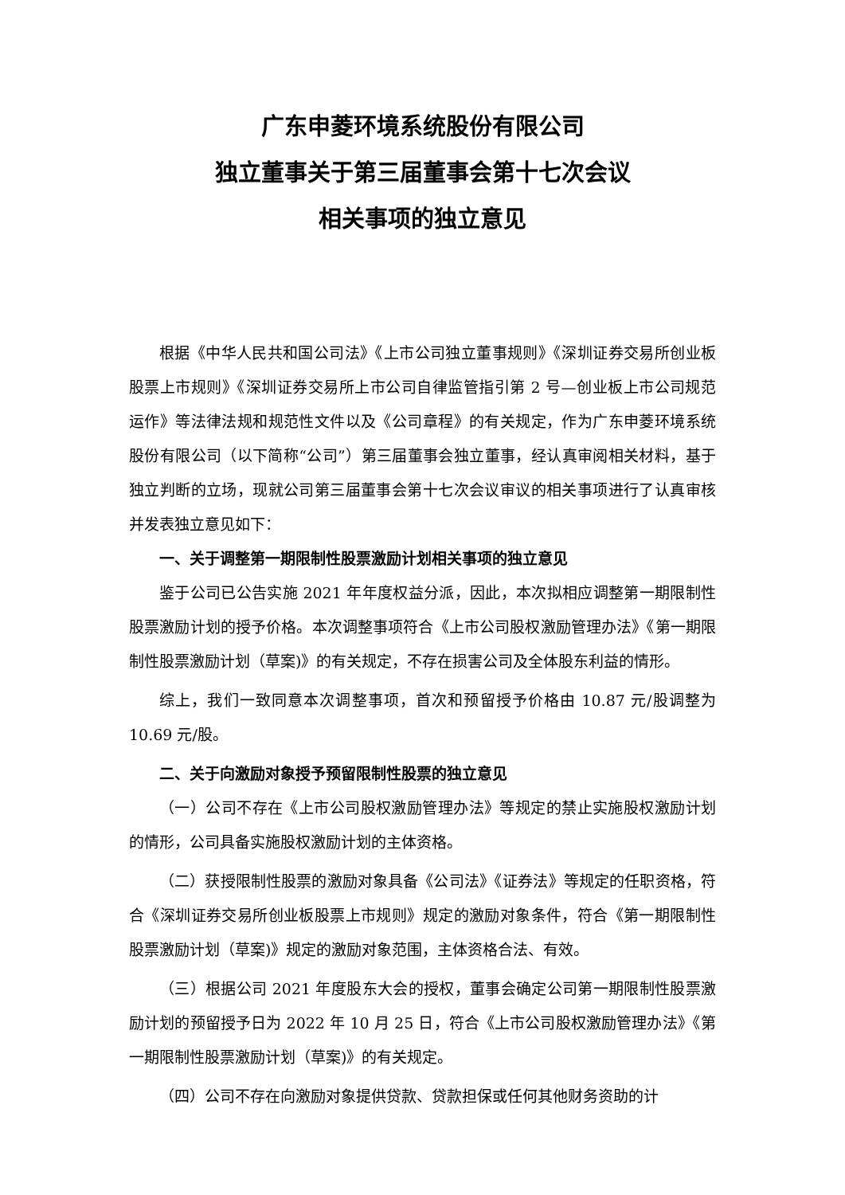广东申菱环境系统股份有限公司
独立董事关于第三届董事会第十七次会议
相关事项的独立意见
根据《中华人民共和国公司法》《上市公司独立董事规则》《深圳证券交易所创业板股票上市规则》《深圳证券交易所上市公司自律监管指引第 2 号—创业板上市公司规范运作》等法律法规和规范性文件以及《公司章程》的有关规定，作为广东申菱环境系统股份有限公司（以下简称“公司”）第三届董事会独立董事，经认真审阅相关材料，基于独立判断的立场，现就公司第三届董事会第十七次会议审议的相关事项进行了认真审核并发表独立意见如下：
一、关于调整第一期限制性股票激励计划相关事项的独立意见
鉴于公司已公告实施 2021 年年度权益分派，因此，本次拟相应调整第一期限制性股票激励计划的授予价格。本次调整事项符合《上市公司股权激励管理办法》《第一期限制性股票激励计划（草案)》的有关规定，不存在损害公司及全体股东利益的情形。
综上，我们一致同意本次调整事项，首次和预留授予价格由 10.87 元/股调整为 10.69 元/股。
二、关于向激励对象授予预留限制性股票的独立意见
（一）公司不存在《上市公司股权激励管理办法》等规定的禁止实施股权激励计划的情形，公司具备实施股权激励计划的主体资格。
（二）获授限制性股票的激励对象具备《公司法》《证券法》等规定的任职资格，符合《深圳证券交易所创业板股票上市规则》规定的激励对象条件，符合《第一期限制性股票激励计划（草案)》规定的激励对象范围，主体资格合法、有效。
（三）根据公司 2021 年度股东大会的授权，董事会确定公司第一期限制性股票激励计划的预留授予日为 2022 年 10 月 25 日，符合《上市公司股权激励管理办法》《第一期限制性股票激励计划（草案)》的有关规定。
（四）公司不存在向激励对象提供贷款、贷款担保或任何其他财务资助的计